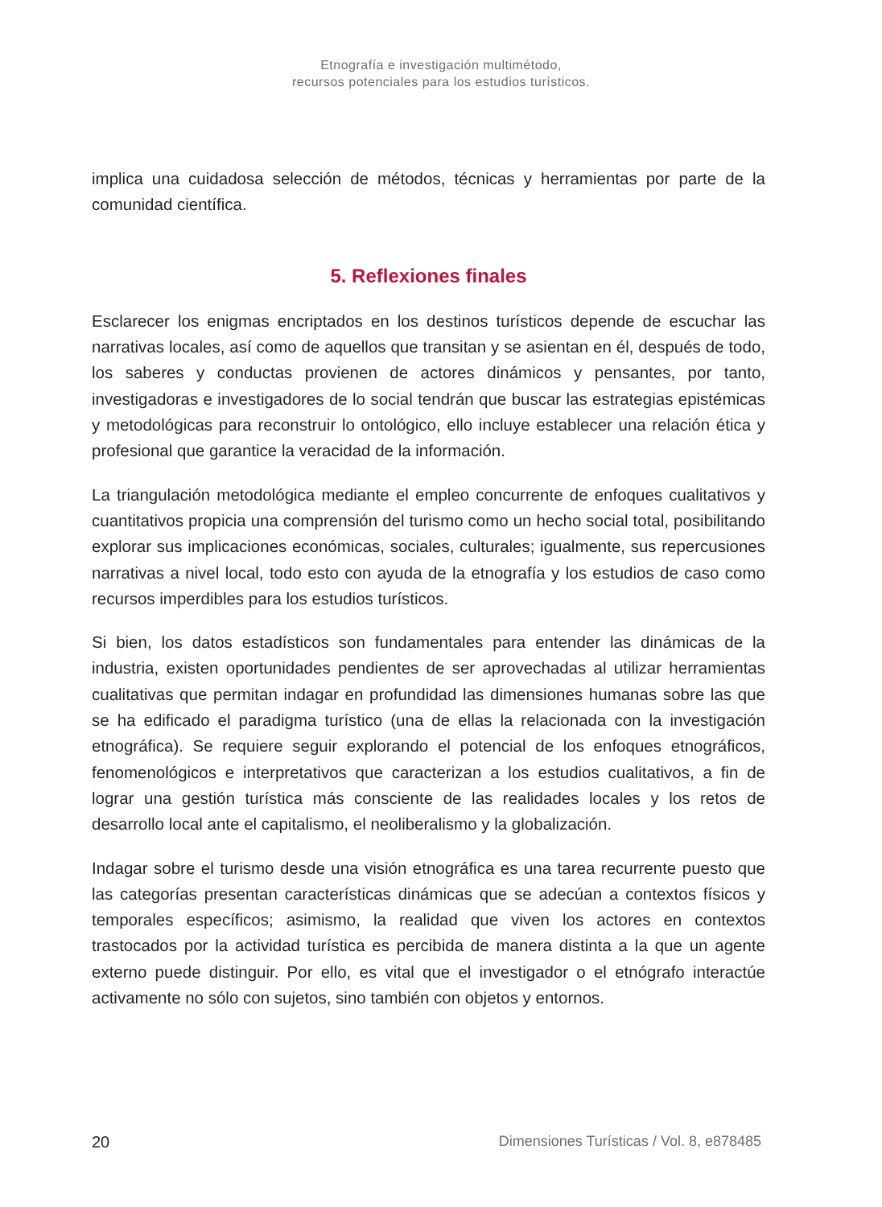Etnografía e investigación multimétodo,
recursos potenciales para los estudios turísticos.
implica una cuidadosa selección de métodos, técnicas y herramientas por parte de la comunidad científica.
5. Reflexiones finales
Esclarecer los enigmas encriptados en los destinos turísticos depende de escuchar las narrativas locales, así como de aquellos que transitan y se asientan en él, después de todo, los saberes y conductas provienen de actores dinámicos y pensantes, por tanto, investigadoras e investigadores de lo social tendrán que buscar las estrategias epistémicas y metodológicas para reconstruir lo ontológico, ello incluye establecer una relación ética y profesional que garantice la veracidad de la información.
La triangulación metodológica mediante el empleo concurrente de enfoques cualitativos y cuantitativos propicia una comprensión del turismo como un hecho social total, posibilitando explorar sus implicaciones económicas, sociales, culturales; igualmente, sus repercusiones narrativas a nivel local, todo esto con ayuda de la etnografía y los estudios de caso como recursos imperdibles para los estudios turísticos.
Si bien, los datos estadísticos son fundamentales para entender las dinámicas de la industria, existen oportunidades pendientes de ser aprovechadas al utilizar herramientas cualitativas que permitan indagar en profundidad las dimensiones humanas sobre las que se ha edificado el paradigma turístico (una de ellas la relacionada con la investigación etnográfica). Se requiere seguir explorando el potencial de los enfoques etnográficos, fenomenológicos e interpretativos que caracterizan a los estudios cualitativos, a fin de lograr una gestión turística más consciente de las realidades locales y los retos de desarrollo local ante el capitalismo, el neoliberalismo y la globalización.
Indagar sobre el turismo desde una visión etnográfica es una tarea recurrente puesto que las categorías presentan características dinámicas que se adecúan a contextos físicos y temporales específicos; asimismo, la realidad que viven los actores en contextos trastocados por la actividad turística es percibida de manera distinta a la que un agente externo puede distinguir. Por ello, es vital que el investigador o el etnógrafo interactúe activamente no sólo con sujetos, sino también con objetos y entornos.
20 Dimensiones Turísticas / Vol. 8, e878485